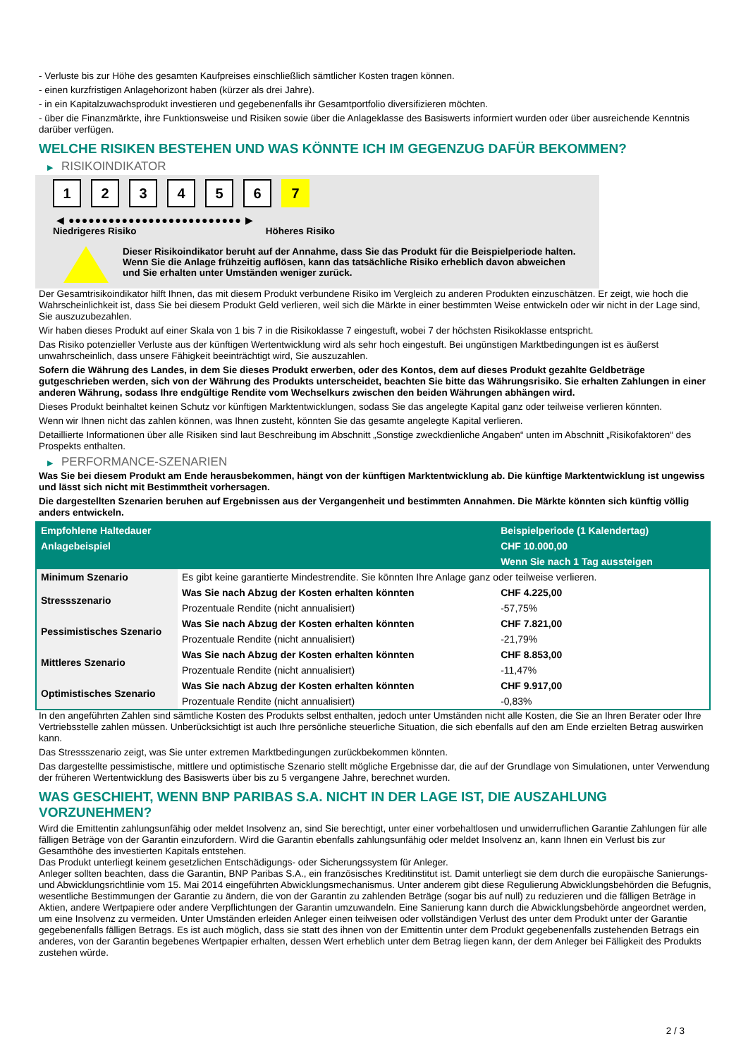- Verluste bis zur Höhe des gesamten Kaufpreises einschließlich sämtlicher Kosten tragen können.
- einen kurzfristigen Anlagehorizont haben (kürzer als drei Jahre).
- in ein Kapitalzuwachsprodukt investieren und gegebenenfalls ihr Gesamtportfolio diversifizieren möchten.
- über die Finanzmärkte, ihre Funktionsweise und Risiken sowie über die Anlageklasse des Basiswerts informiert wurden oder über ausreichende Kenntnis darüber verfügen.
WELCHE RISIKEN BESTEHEN UND WAS KÖNNTE ICH IM GEGENZUG DAFÜR BEKOMMEN?
▶ RISIKOINDIKATOR
1 2 3 4 5 6 7
◀ ●●●●●●●●●●●●●●●●●●●●●●●●●● ▶
Niedrigeres Risiko Höheres Risiko
Dieser Risikoindikator beruht auf der Annahme, dass Sie das Produkt für die Beispielperiode halten.
Wenn Sie die Anlage frühzeitig auflösen, kann das tatsächliche Risiko erheblich davon abweichen und Sie erhalten unter Umständen weniger zurück.
Der Gesamtrisikoindikator hilft Ihnen, das mit diesem Produkt verbundene Risiko im Vergleich zu anderen Produkten einzuschätzen. Er zeigt, wie hoch die Wahrscheinlichkeit ist, dass Sie bei diesem Produkt Geld verlieren, weil sich die Märkte in einer bestimmten Weise entwickeln oder wir nicht in der Lage sind, Sie auszuzubezahlen.
Wir haben dieses Produkt auf einer Skala von 1 bis 7 in die Risikoklasse 7 eingestuft, wobei 7 der höchsten Risikoklasse entspricht.
Das Risiko potenzieller Verluste aus der künftigen Wertentwicklung wird als sehr hoch eingestuft. Bei ungünstigen Marktbedingungen ist es äußerst unwahrscheinlich, dass unsere Fähigkeit beeinträchtigt wird, Sie auszuzahlen.
Sofern die Währung des Landes, in dem Sie dieses Produkt erwerben, oder des Kontos, dem auf dieses Produkt gezahlte Geldbeträge gutgeschrieben werden, sich von der Währung des Produkts unterscheidet, beachten Sie bitte das Währungsrisiko. Sie erhalten Zahlungen in einer anderen Währung, sodass Ihre endgültige Rendite vom Wechselkurs zwischen den beiden Währungen abhängen wird.
Dieses Produkt beinhaltet keinen Schutz vor künftigen Marktentwicklungen, sodass Sie das angelegte Kapital ganz oder teilweise verlieren könnten.
Wenn wir Ihnen nicht das zahlen können, was Ihnen zusteht, könnten Sie das gesamte angelegte Kapital verlieren.
Detaillierte Informationen über alle Risiken sind laut Beschreibung im Abschnitt „Sonstige zweckdienliche Angaben“ unten im Abschnitt „Risikofaktoren“ des Prospekts enthalten.
▶ PERFORMANCE-SZENARIEN
Was Sie bei diesem Produkt am Ende herausbekommen, hängt von der künftigen Marktentwicklung ab. Die künftige Marktentwicklung ist ungewiss und lässt sich nicht mit Bestimmtheit vorhersagen.
Die dargestellten Szenarien beruhen auf Ergebnissen aus der Vergangenheit und bestimmten Annahmen. Die Märkte könnten sich künftig völlig anders entwickeln.
| Empfohlene Haltedauer | | Beispielperiode (1 Kalendertag) |
| --- | --- | --- |
| Anlagebeispiel | | CHF 10.000,00 |
| | | Wenn Sie nach 1 Tag aussteigen |
| Minimum Szenario | Es gibt keine garantierte Mindestrendite. Sie könnten Ihre Anlage ganz oder teilweise verlieren. | |
| Stressszenario | Was Sie nach Abzug der Kosten erhalten könnten | CHF 4.225,00 |
| | Prozentuale Rendite (nicht annualisiert) | -57,75% |
| Pessimistisches Szenario | Was Sie nach Abzug der Kosten erhalten könnten | CHF 7.821,00 |
| | Prozentuale Rendite (nicht annualisiert) | -21,79% |
| Mittleres Szenario | Was Sie nach Abzug der Kosten erhalten könnten | CHF 8.853,00 |
| | Prozentuale Rendite (nicht annualisiert) | -11,47% |
| Optimistisches Szenario | Was Sie nach Abzug der Kosten erhalten könnten | CHF 9.917,00 |
| | Prozentuale Rendite (nicht annualisiert) | -0,83% |
In den angeführten Zahlen sind sämtliche Kosten des Produkts selbst enthalten, jedoch unter Umständen nicht alle Kosten, die Sie an Ihren Berater oder Ihre Vertriebsstelle zahlen müssen. Unberücksichtigt ist auch Ihre persönliche steuerliche Situation, die sich ebenfalls auf den am Ende erzielten Betrag auswirken kann.
Das Stressszenario zeigt, was Sie unter extremen Marktbedingungen zurückbekommen könnten.
Das dargestellte pessimistische, mittlere und optimistische Szenario stellt mögliche Ergebnisse dar, die auf der Grundlage von Simulationen, unter Verwendung der früheren Wertentwicklung des Basiswerts über bis zu 5 vergangene Jahre, berechnet wurden.
WAS GESCHIEHT, WENN BNP PARIBAS S.A. NICHT IN DER LAGE IST, DIE AUSZAHLUNG VORZUNEHMEN?
Wird die Emittentin zahlungsunfähig oder meldet Insolvenz an, sind Sie berechtigt, unter einer vorbehaltlosen und unwiderruflichen Garantie Zahlungen für alle fälligen Beträge von der Garantin einzufordern. Wird die Garantin ebenfalls zahlungsunfähig oder meldet Insolvenz an, kann Ihnen ein Verlust bis zur Gesamthöhe des investierten Kapitals entstehen.
Das Produkt unterliegt keinem gesetzlichen Entschädigungs- oder Sicherungssystem für Anleger.
Anleger sollten beachten, dass die Garantin, BNP Paribas S.A., ein französisches Kreditinstitut ist. Damit unterliegt sie dem durch die europäische Sanierungs- und Abwicklungsrichtlinie vom 15. Mai 2014 eingeführten Abwicklungsmechanismus. Unter anderem gibt diese Regulierung Abwicklungsbehörden die Befugnis, wesentliche Bestimmungen der Garantie zu ändern, die von der Garantin zu zahlenden Beträge (sogar bis auf null) zu reduzieren und die fälligen Beträge in Aktien, andere Wertpapiere oder andere Verpflichtungen der Garantin umzuwandeln. Eine Sanierung kann durch die Abwicklungsbehörde angeordnet werden, um eine Insolvenz zu vermeiden. Unter Umständen erleiden Anleger einen teilweisen oder vollständigen Verlust des unter dem Produkt unter der Garantie gegebenenfalls fälligen Betrags. Es ist auch möglich, dass sie statt des ihnen von der Emittentin unter dem Produkt gegebenenfalls zustehenden Betrags ein anderes, von der Garantin begebenes Wertpapier erhalten, dessen Wert erheblich unter dem Betrag liegen kann, der dem Anleger bei Fälligkeit des Produkts zustehen würde.
2 / 3